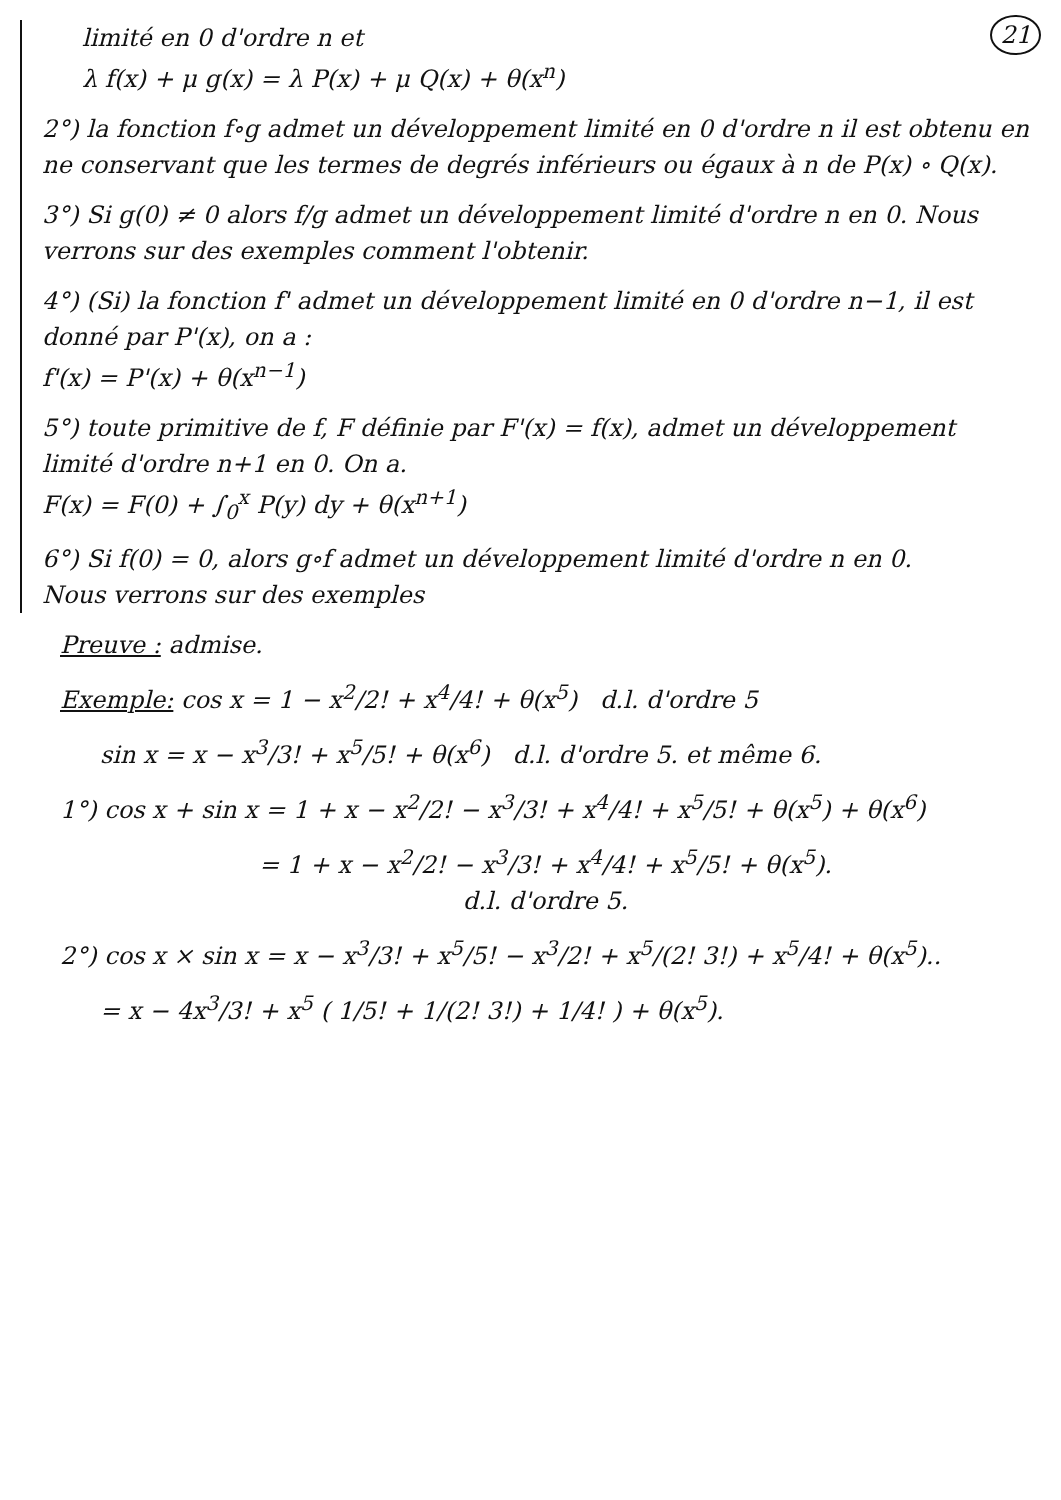21
limité en 0 d'ordre n et
λ f(x) + μ g(x) = λ P(x) + μ Q(x) + θ(x<sup>n</sup>)
2°) la fonction f∘g admet un développement limité en 0 d'ordre n il est obtenu en ne conservant que les termes de degrés inférieurs ou égaux à n de P(x) ∘ Q(x).
3°) Si g(0) ≠ 0 alors f/g admet un développement limité d'ordre n en 0. Nous verrons sur des exemples comment l'obtenir.
4°) (Si) la fonction f' admet un développement limité en 0 d'ordre n−1, il est donné par P'(x), on a :
f'(x) = P'(x) + θ(x<sup>n−1</sup>)
5°) toute primitive de f, F définie par F'(x) = f(x), admet un développement limité d'ordre n+1 en 0. On a.
F(x) = F(0) + ∫<sub>0</sub><sup>x</sup> P(y) dy + θ(x<sup>n+1</sup>)
6°) Si f(0) = 0, alors g∘f admet un développement limité d'ordre n en 0.
Nous verrons sur des exemples
Preuve : admise.
Exemple: cos x = 1 − x<sup>2</sup>/2! + x<sup>4</sup>/4! + θ(x<sup>5</sup>) d.l. d'ordre 5
sin x = x − x<sup>3</sup>/3! + x<sup>5</sup>/5! + θ(x<sup>6</sup>) d.l. d'ordre 5. et même 6.
1°) cos x + sin x = 1 + x − x<sup>2</sup>/2! − x<sup>3</sup>/3! + x<sup>4</sup>/4! + x<sup>5</sup>/5! + θ(x<sup>5</sup>) + θ(x<sup>6</sup>)
= 1 + x − x<sup>2</sup>/2! − x<sup>3</sup>/3! + x<sup>4</sup>/4! + x<sup>5</sup>/5! + θ(x<sup>5</sup>).
d.l. d'ordre 5.
2°) cos x × sin x = x − x<sup>3</sup>/3! + x<sup>5</sup>/5! − x<sup>3</sup>/2! + x<sup>5</sup>/(2! 3!) + x<sup>5</sup>/4! + θ(x<sup>5</sup>)..
= x − 4x<sup>3</sup>/3! + x<sup>5</sup> ( 1/5! + 1/(2! 3!) + 1/4! ) + θ(x<sup>5</sup>).